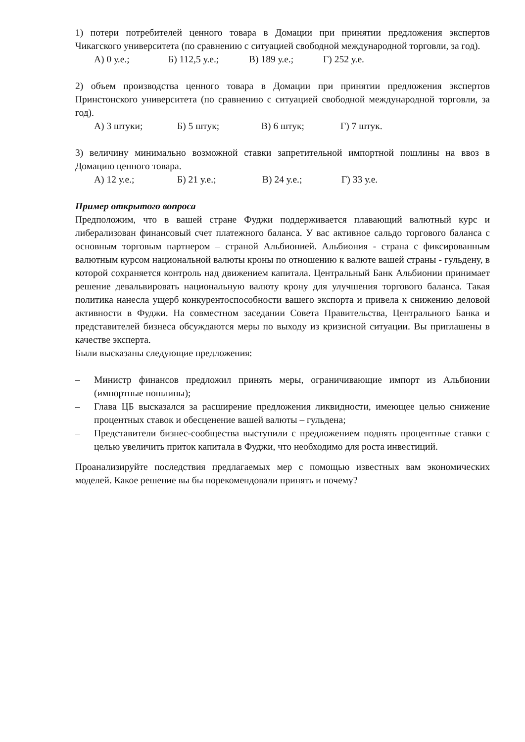1) потери потребителей ценного товара в Домации при принятии предложения экспертов Чикагского университета (по сравнению с ситуацией свободной международной торговли, за год).
А) 0 у.е.; Б) 112,5 у.е.; В) 189 у.е.; Г) 252 у.е.
2) объем производства ценного товара в Домации при принятии предложения экспертов Принстонского университета (по сравнению с ситуацией свободной международной торговли, за год).
А) 3 штуки; Б) 5 штук; В) 6 штук; Г) 7 штук.
3) величину минимально возможной ставки запретительной импортной пошлины на ввоз в Домацию ценного товара.
А) 12 у.е.; Б) 21 у.е.; В) 24 у.е.; Г) 33 у.е.
Пример открытого вопроса
Предположим, что в вашей стране Фуджи поддерживается плавающий валютный курс и либерализован финансовый счет платежного баланса. У вас активное сальдо торгового баланса с основным торговым партнером – страной Альбионией. Альбиония - страна с фиксированным валютным курсом национальной валюты кроны по отношению к валюте вашей страны - гульдену, в которой сохраняется контроль над движением капитала. Центральный Банк Альбионии принимает решение девальвировать национальную валюту крону для улучшения торгового баланса. Такая политика нанесла ущерб конкурентоспособности вашего экспорта и привела к снижению деловой активности в Фуджи. На совместном заседании Совета Правительства, Центрального Банка и представителей бизнеса обсуждаются меры по выходу из кризисной ситуации. Вы приглашены в качестве эксперта.
Были высказаны следующие предложения:
– Министр финансов предложил принять меры, ограничивающие импорт из Альбионии (импортные пошлины);
– Глава ЦБ высказался за расширение предложения ликвидности, имеющее целью снижение процентных ставок и обесценение вашей валюты – гульдена;
– Представители бизнес-сообщества выступили с предложением поднять процентные ставки с целью увеличить приток капитала в Фуджи, что необходимо для роста инвестиций.
Проанализируйте последствия предлагаемых мер с помощью известных вам экономических моделей. Какое решение вы бы порекомендовали принять и почему?